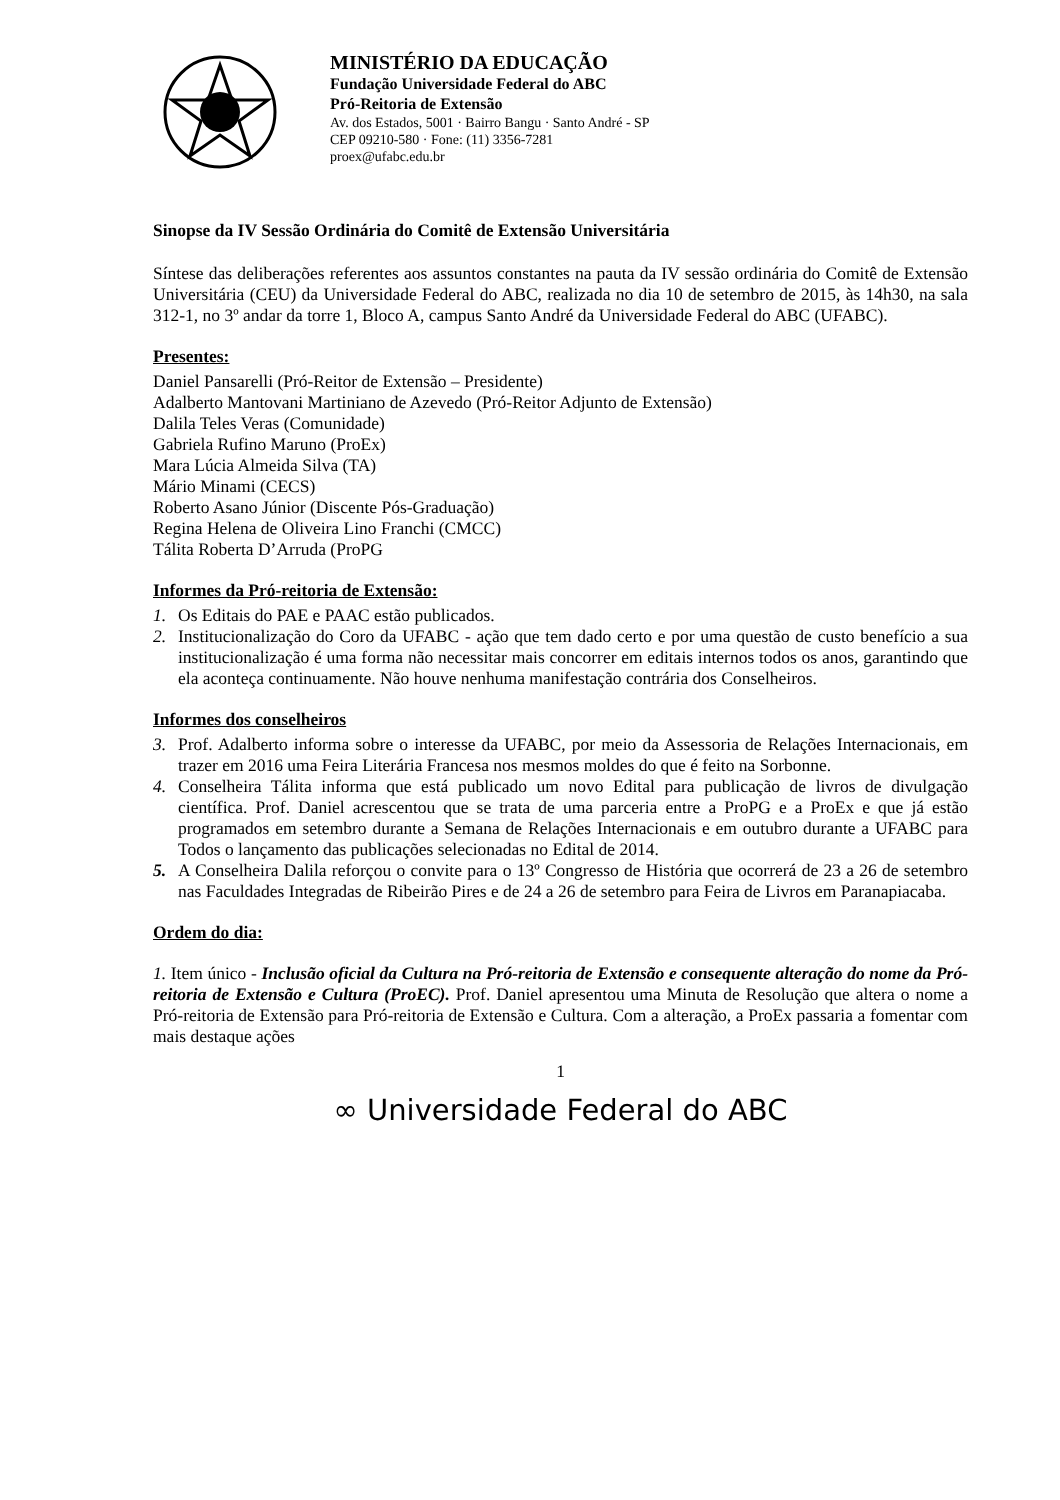MINISTÉRIO DA EDUCAÇÃO
Fundação Universidade Federal do ABC
Pró-Reitoria de Extensão
Av. dos Estados, 5001 · Bairro Bangu · Santo André - SP
CEP 09210-580 · Fone: (11) 3356-7281
proex@ufabc.edu.br
Sinopse da IV Sessão Ordinária do Comitê de Extensão Universitária
Síntese das deliberações referentes aos assuntos constantes na pauta da IV sessão ordinária do Comitê de Extensão Universitária (CEU) da Universidade Federal do ABC, realizada no dia 10 de setembro de 2015, às 14h30, na sala 312-1, no 3º andar da torre 1, Bloco A, campus Santo André da Universidade Federal do ABC (UFABC).
Presentes:
Daniel Pansarelli (Pró-Reitor de Extensão – Presidente)
Adalberto Mantovani Martiniano de Azevedo (Pró-Reitor Adjunto de Extensão)
Dalila Teles Veras (Comunidade)
Gabriela Rufino Maruno (ProEx)
Mara Lúcia Almeida Silva (TA)
Mário Minami (CECS)
Roberto Asano Júnior (Discente Pós-Graduação)
Regina Helena de Oliveira Lino Franchi (CMCC)
Tálita Roberta D’Arruda (ProPG
Informes da Pró-reitoria de Extensão:
1. Os Editais do PAE e PAAC estão publicados.
2. Institucionalização do Coro da UFABC - ação que tem dado certo e por uma questão de custo benefício a sua institucionalização é uma forma não necessitar mais concorrer em editais internos todos os anos, garantindo que ela aconteça continuamente. Não houve nenhuma manifestação contrária dos Conselheiros.
Informes dos conselheiros
3. Prof. Adalberto informa sobre o interesse da UFABC, por meio da Assessoria de Relações Internacionais, em trazer em 2016 uma Feira Literária Francesa nos mesmos moldes do que é feito na Sorbonne.
4. Conselheira Tálita informa que está publicado um novo Edital para publicação de livros de divulgação científica. Prof. Daniel acrescentou que se trata de uma parceria entre a ProPG e a ProEx e que já estão programados em setembro durante a Semana de Relações Internacionais e em outubro durante a UFABC para Todos o lançamento das publicações selecionadas no Edital de 2014.
5. A Conselheira Dalila reforçou o convite para o 13º Congresso de História que ocorrerá de 23 a 26 de setembro nas Faculdades Integradas de Ribeirão Pires e de 24 a 26 de setembro para Feira de Livros em Paranapiacaba.
Ordem do dia:
1. Item único - Inclusão oficial da Cultura na Pró-reitoria de Extensão e consequente alteração do nome da Pró-reitoria de Extensão e Cultura (ProEC). Prof. Daniel apresentou uma Minuta de Resolução que altera o nome a Pró-reitoria de Extensão para Pró-reitoria de Extensão e Cultura. Com a alteração, a ProEx passaria a fomentar com mais destaque ações
1
∞ Universidade Federal do ABC